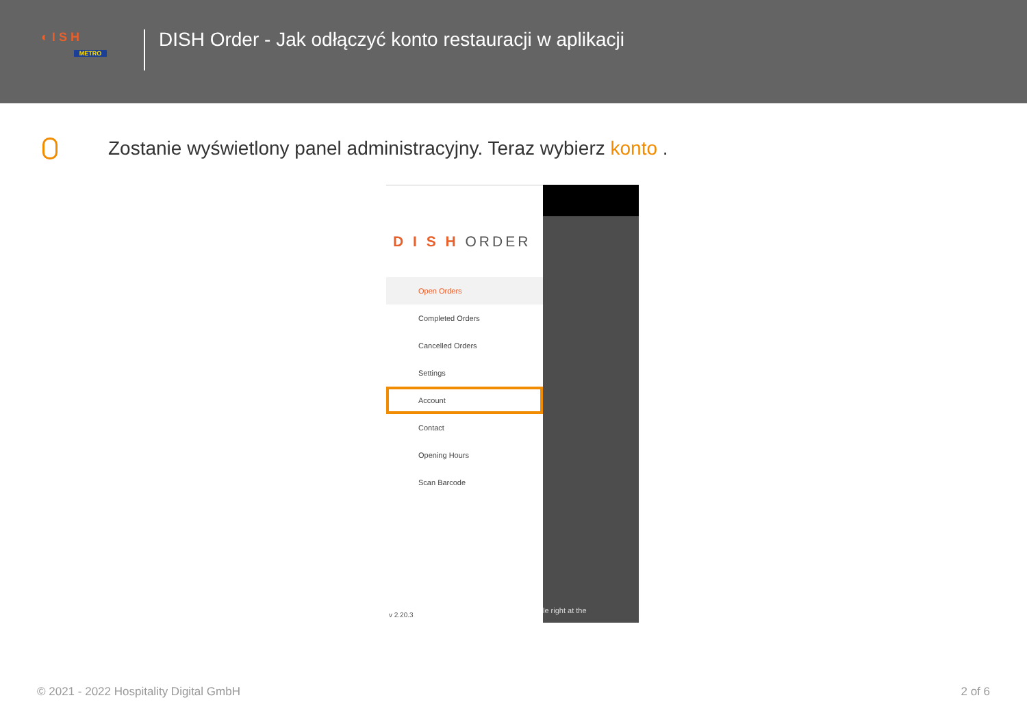◐ I S H
METRO
DISH Order - Jak odłączyć konto restauracji w aplikacji
Zostanie wyświetlony panel administracyjny. Teraz wybierz konto .
D I S H ORDER
Open Orders
Completed Orders
Cancelled Orders
Settings
Account
Contact
Opening Hours
Scan Barcode
v 2.20.3
le right at the
© 2021 - 2022 Hospitality Digital GmbH
2 of 6